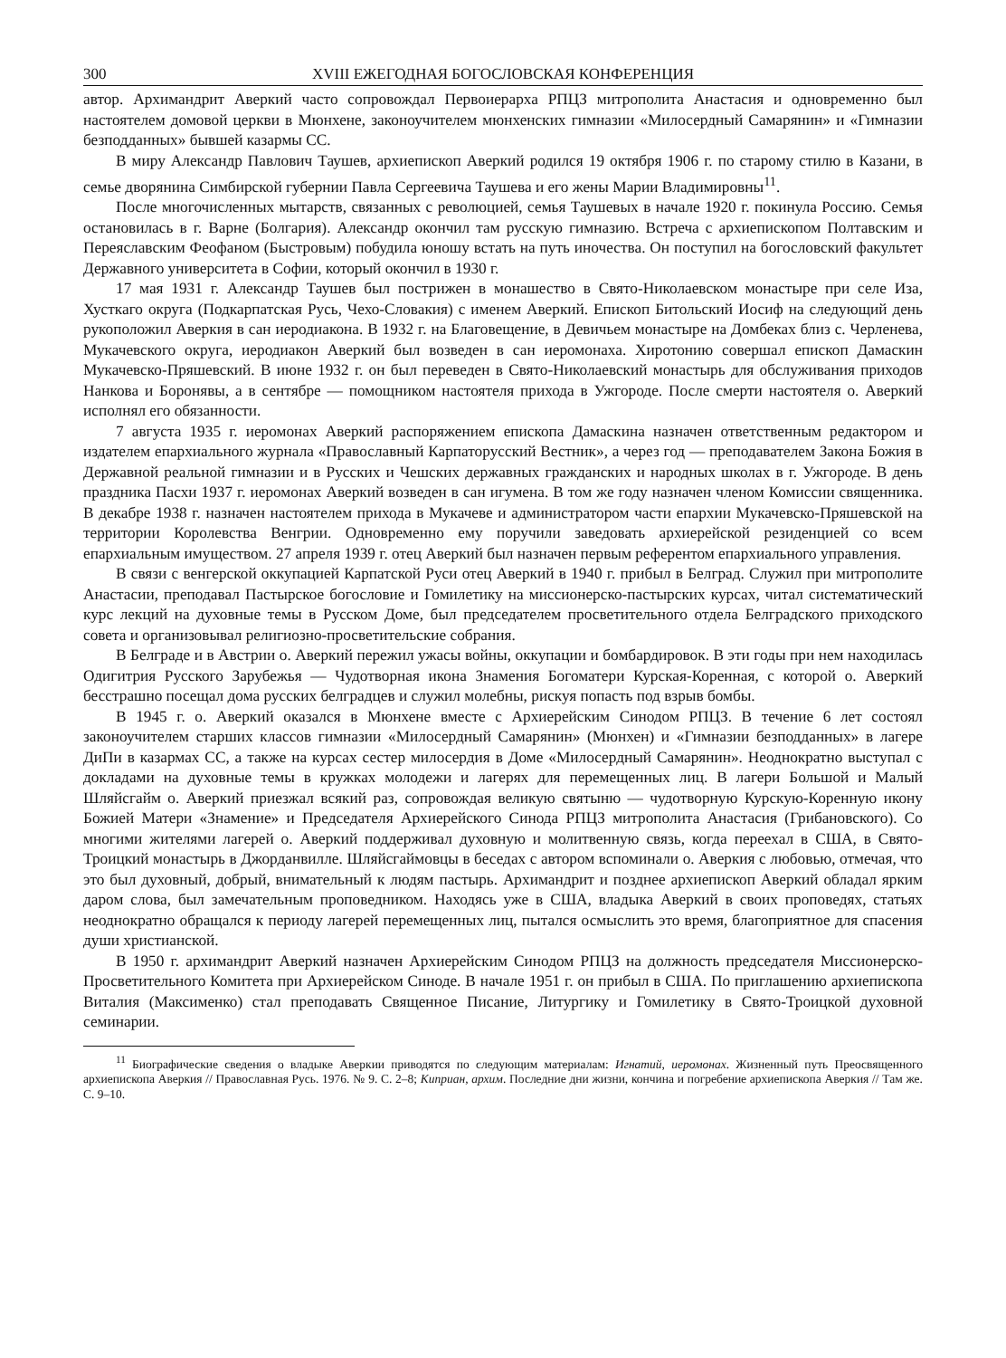300 XVIII ЕЖЕГОДНАЯ БОГОСЛОВСКАЯ КОНФЕРЕНЦИЯ
автор. Архимандрит Аверкий часто сопровождал Первоиерарха РПЦЗ митрополита Анастасия и одновременно был настоятелем домовой церкви в Мюнхене, законоучителем мюнхенских гимназии «Милосердный Самарянин» и «Гимназии безподданных» бывшей казармы СС.
В миру Александр Павлович Таушев, архиепископ Аверкий родился 19 октября 1906 г. по старому стилю в Казани, в семье дворянина Симбирской губернии Павла Сергеевича Таушева и его жены Марии Владимировны<sup>11</sup>.
После многочисленных мытарств, связанных с революцией, семья Таушевых в начале 1920 г. покинула Россию. Семья остановилась в г. Варне (Болгария). Александр окончил там русскую гимназию. Встреча с архиепископом Полтавским и Переяславским Феофаном (Быстровым) побудила юношу встать на путь иночества. Он поступил на богословский факультет Державного университета в Софии, который окончил в 1930 г.
17 мая 1931 г. Александр Таушев был пострижен в монашество в Свято-Николаевском монастыре при селе Иза, Хусткаго округа (Подкарпатская Русь, Чехо-Словакия) с именем Аверкий. Епископ Битольский Иосиф на следующий день рукоположил Аверкия в сан иеродиакона. В 1932 г. на Благовещение, в Девичьем монастыре на Домбеках близ с. Черленева, Мукачевского округа, иеродиакон Аверкий был возведен в сан иеромонаха. Хиротонию совершал епископ Дамаскин Мукачевско-Пряшевский. В июне 1932 г. он был переведен в Свято-Николаевский монастырь для обслуживания приходов Нанкова и Боронявы, а в сентябре — помощником настоятеля прихода в Ужгороде. После смерти настоятеля о. Аверкий исполнял его обязанности.
7 августа 1935 г. иеромонах Аверкий распоряжением епископа Дамаскина назначен ответственным редактором и издателем епархиального журнала «Православный Карпаторусский Вестник», а через год — преподавателем Закона Божия в Державной реальной гимназии и в Русских и Чешских державных гражданских и народных школах в г. Ужгороде. В день праздника Пасхи 1937 г. иеромонах Аверкий возведен в сан игумена. В том же году назначен членом Комиссии священника. В декабре 1938 г. назначен настоятелем прихода в Мукачеве и администратором части епархии Мукачевско-Пряшевской на территории Королевства Венгрии. Одновременно ему поручили заведовать архиерейской резиденцией со всем епархиальным имуществом. 27 апреля 1939 г. отец Аверкий был назначен первым референтом епархиального управления.
В связи с венгерской оккупацией Карпатской Руси отец Аверкий в 1940 г. прибыл в Белград. Служил при митрополите Анастасии, преподавал Пастырское богословие и Гомилетику на миссионерско-пастырских курсах, читал систематический курс лекций на духовные темы в Русском Доме, был председателем просветительного отдела Белградского приходского совета и организовывал религиозно-просветительские собрания.
В Белграде и в Австрии о. Аверкий пережил ужасы войны, оккупации и бомбардировок. В эти годы при нем находилась Одигитрия Русского Зарубежья — Чудотворная икона Знамения Богоматери Курская-Коренная, с которой о. Аверкий бесстрашно посещал дома русских белградцев и служил молебны, рискуя попасть под взрыв бомбы.
В 1945 г. о. Аверкий оказался в Мюнхене вместе с Архиерейским Синодом РПЦЗ. В течение 6 лет состоял законоучителем старших классов гимназии «Милосердный Самарянин» (Мюнхен) и «Гимназии безподданных» в лагере ДиПи в казармах СС, а также на курсах сестер милосердия в Доме «Милосердный Самарянин». Неоднократно выступал с докладами на духовные темы в кружках молодежи и лагерях для перемещенных лиц. В лагери Большой и Малый Шляйсгайм о. Аверкий приезжал всякий раз, сопровождая великую святыню — чудотворную Курскую-Коренную икону Божией Матери «Знамение» и Председателя Архиерейского Синода РПЦЗ митрополита Анастасия (Грибановского). Со многими жителями лагерей о. Аверкий поддерживал духовную и молитвенную связь, когда переехал в США, в Свято-Троицкий монастырь в Джорданвилле. Шляйсгаймовцы в беседах с автором вспоминали о. Аверкия с любовью, отмечая, что это был духовный, добрый, внимательный к людям пастырь. Архимандрит и позднее архиепископ Аверкий обладал ярким даром слова, был замечательным проповедником. Находясь уже в США, владыка Аверкий в своих проповедях, статьях неоднократно обращался к периоду лагерей перемещенных лиц, пытался осмыслить это время, благоприятное для спасения души христианской.
В 1950 г. архимандрит Аверкий назначен Архиерейским Синодом РПЦЗ на должность председателя Миссионерско-Просветительного Комитета при Архиерейском Синоде. В начале 1951 г. он прибыл в США. По приглашению архиепископа Виталия (Максименко) стал преподавать Священное Писание, Литургику и Гомилетику в Свято-Троицкой духовной семинарии.
<sup>11</sup> Биографические сведения о владыке Аверкии приводятся по следующим материалам: Игнатий, иеромонах. Жизненный путь Преосвященного архиепископа Аверкия // Православная Русь. 1976. № 9. С. 2–8; Киприан, архим. Последние дни жизни, кончина и погребение архиепископа Аверкия // Там же. С. 9–10.